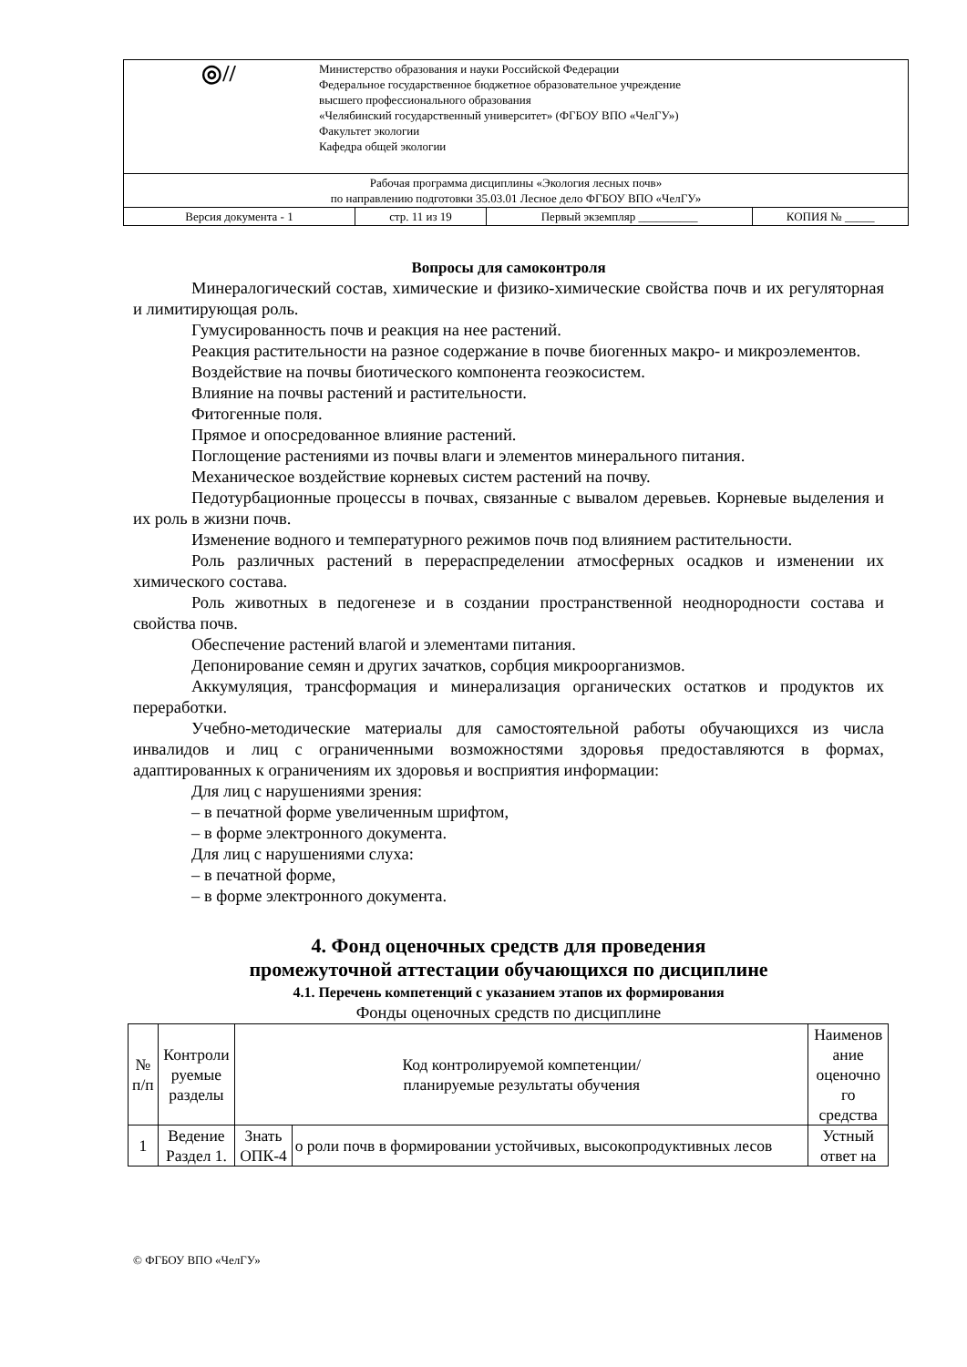| ◎// Министерство образования и науки Российской Федерации Федеральное государственное бюджетное образовательное учреждение высшего профессионального образования «Челябинский государственный университет» (ФГБОУ ВПО «ЧелГУ») Факультет экологии Кафедра общей экологии | | | |
| Рабочая программа дисциплины «Экология лесных почв» по направлению подготовки 35.03.01 Лесное дело ФГБОУ ВПО «ЧелГУ» | | | |
| Версия документа - 1 | стр. 11 из 19 | Первый экземпляр __________ | КОПИЯ № _____ |
Вопросы для самоконтроля
Минералогический состав, химические и физико-химические свойства почв и их регуляторная и лимитирующая роль.
Гумусированность почв и реакция на нее растений.
Реакция растительности на разное содержание в почве биогенных макро- и микроэлементов.
Воздействие на почвы биотического компонента геоэкосистем.
Влияние на почвы растений и растительности.
Фитогенные поля.
Прямое и опосредованное влияние растений.
Поглощение растениями из почвы влаги и элементов минерального питания.
Механическое воздействие корневых систем растений на почву.
Педотурбационные процессы в почвах, связанные с вывалом деревьев. Корневые выделения и их роль в жизни почв.
Изменение водного и температурного режимов почв под влиянием растительности.
Роль различных растений в перераспределении атмосферных осадков и изменении их химического состава.
Роль животных в педогенезе и в создании пространственной неоднородности состава и свойства почв.
Обеспечение растений влагой и элементами питания.
Депонирование семян и других зачатков, сорбция микроорганизмов.
Аккумуляция, трансформация и минерализация органических остатков и продуктов их переработки.
Учебно-методические материалы для самостоятельной работы обучающихся из числа инвалидов и лиц с ограниченными возможностями здоровья предоставляются в формах, адаптированных к ограничениям их здоровья и восприятия информации:
Для лиц с нарушениями зрения:
– в печатной форме увеличенным шрифтом,
– в форме электронного документа.
Для лиц с нарушениями слуха:
– в печатной форме,
– в форме электронного документа.
4. Фонд оценочных средств для проведения
промежуточной аттестации обучающихся по дисциплине
4.1. Перечень компетенций с указанием этапов их формирования
Фонды оценочных средств по дисциплине
| № п/п | Контроли руемые разделы | Код контролируемой компетенции/ планируемые результаты обучения | | Наименов ание оценочно го средства |
| --- | --- | --- | --- | --- |
| 1 | Ведение Раздел 1. | Знать ОПК-4 | о роли почв в формировании устойчивых, высокопродуктивных лесов | Устный ответ на |
© ФГБОУ ВПО «ЧелГУ»